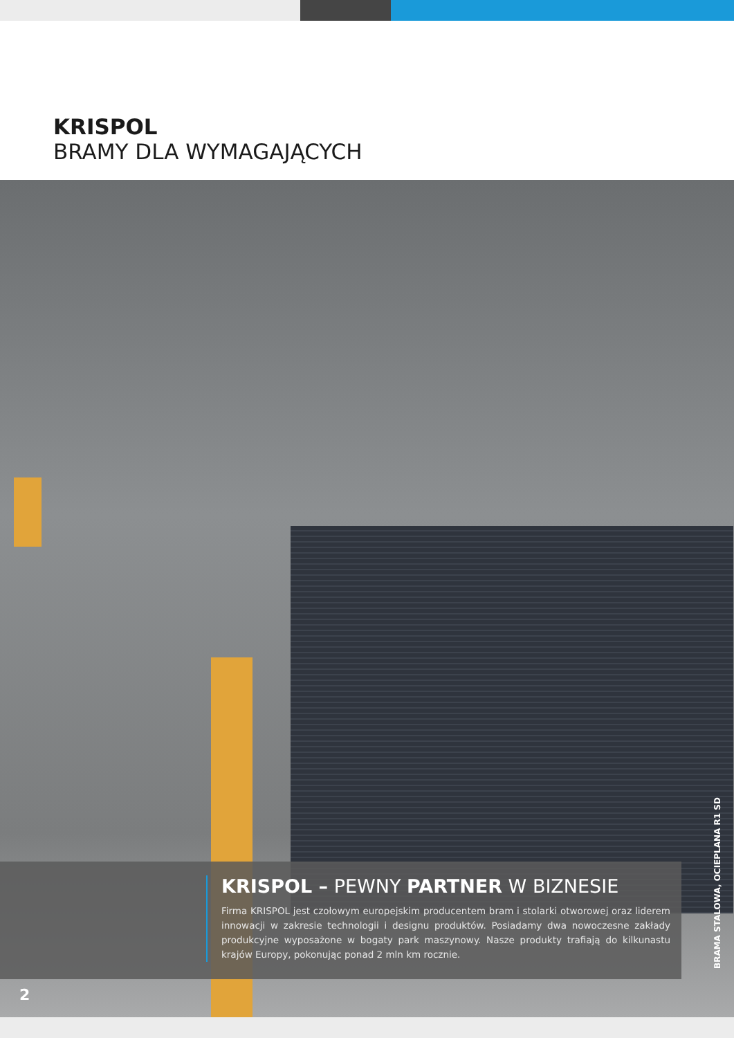KRISPOL
BRAMY DLA WYMAGAJĄCYCH
KRISPOL – PEWNY PARTNER W BIZNESIE
Firma KRISPOL jest czołowym europejskim producentem bram i stolarki otworowej oraz liderem innowacji w zakresie technologii i designu produktów. Posiadamy dwa nowoczesne zakłady produkcyjne wyposażone w bogaty park maszynowy. Nasze produkty trafiają do kilkunastu krajów Europy, pokonując ponad 2 mln km rocznie.
BRAMA STALOWA, OCIEPLANA R1 SD
2